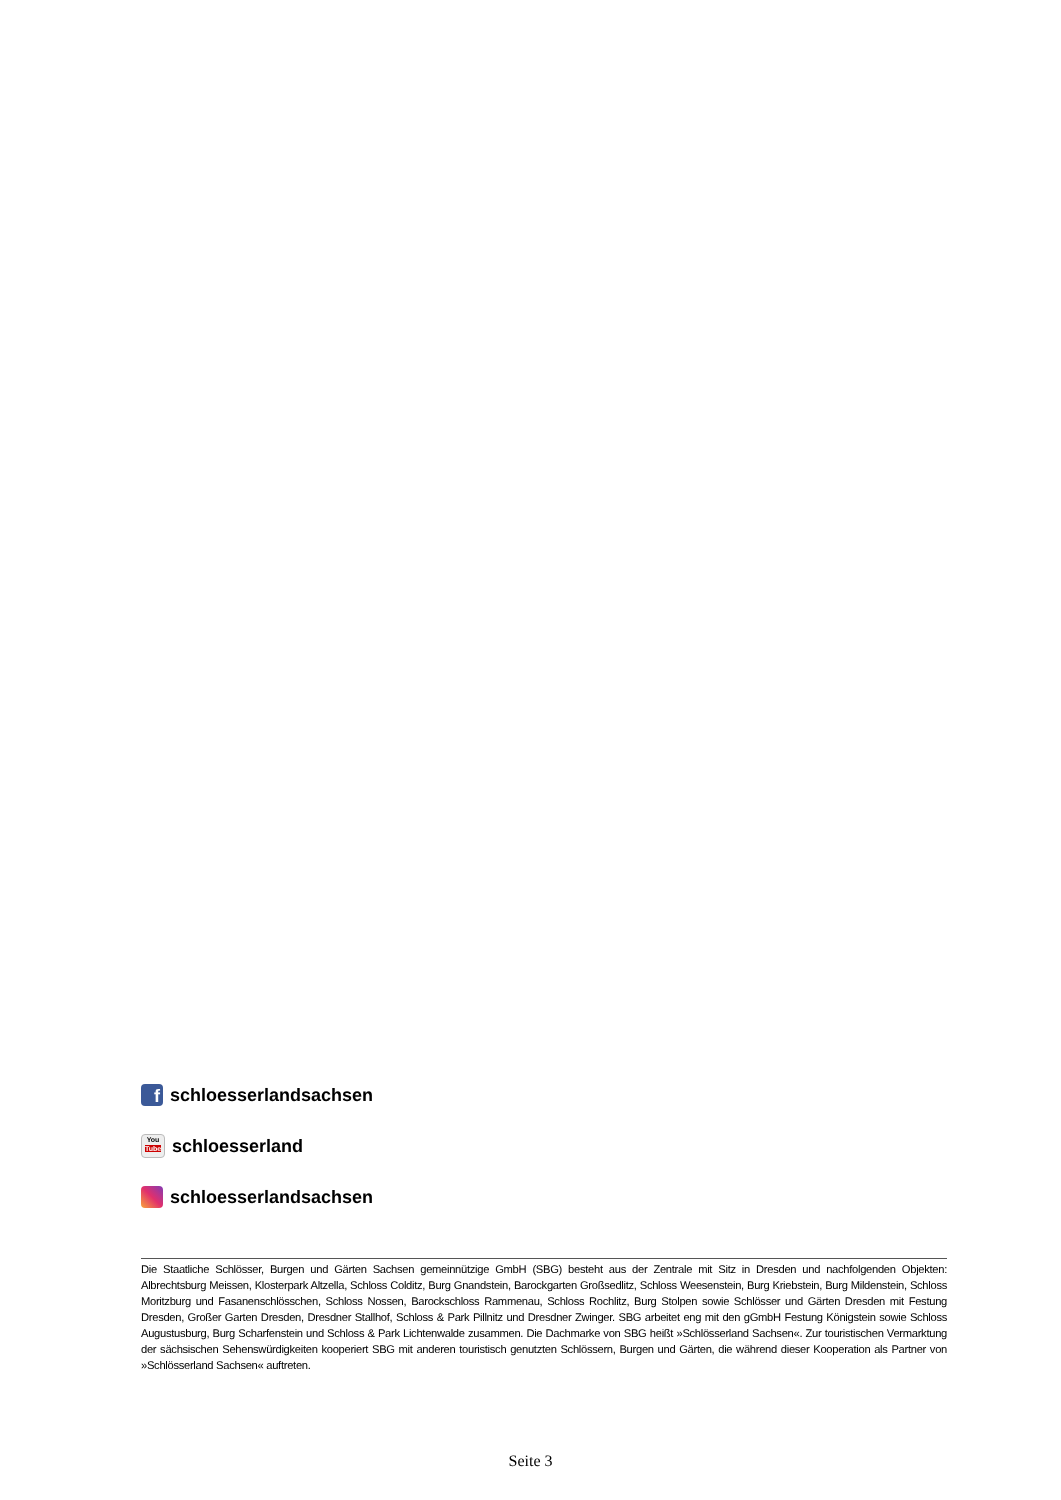fschloesserlandsachsen
You
Tube schloesserland
schloesserlandsachsen
Die Staatliche Schlösser, Burgen und Gärten Sachsen gemeinnützige GmbH (SBG) besteht aus der Zentrale mit Sitz in Dresden und nachfolgenden Objekten: Albrechtsburg Meissen, Klosterpark Altzella, Schloss Colditz, Burg Gnandstein, Barockgarten Großsedlitz, Schloss Weesenstein, Burg Kriebstein, Burg Mildenstein, Schloss Moritzburg und Fasanenschlösschen, Schloss Nossen, Barockschloss Rammenau, Schloss Rochlitz, Burg Stolpen sowie Schlösser und Gärten Dresden mit Festung Dresden, Großer Garten Dresden, Dresdner Stallhof, Schloss & Park Pillnitz und Dresdner Zwinger. SBG arbeitet eng mit den gGmbH Festung Königstein sowie Schloss Augustusburg, Burg Scharfenstein und Schloss & Park Lichtenwalde zusammen. Die Dachmarke von SBG heißt »Schlösserland Sachsen«. Zur touristischen Vermarktung der sächsischen Sehenswürdigkeiten kooperiert SBG mit anderen touristisch genutzten Schlössern, Burgen und Gärten, die während dieser Kooperation als Partner von »Schlösserland Sachsen« auftreten.
Seite 3